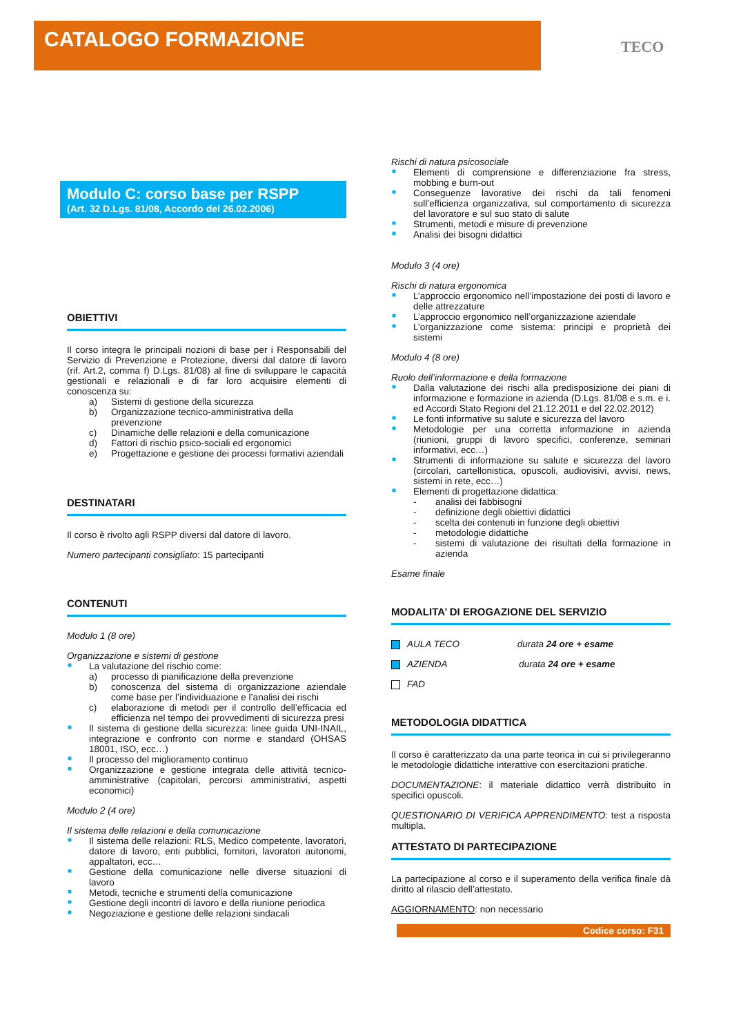CATALOGO FORMAZIONE
TECO
Modulo C: corso base per RSPP
(Art. 32 D.Lgs. 81/08, Accordo del 26.02.2006)
OBIETTIVI
Il corso integra le principali nozioni di base per i Responsabili del Servizio di Prevenzione e Protezione, diversi dal datore di lavoro (rif. Art.2, comma f) D.Lgs. 81/08) al fine di sviluppare le capacità gestionali e relazionali e di far loro acquisire elementi di conoscenza su:
a) Sistemi di gestione della sicurezza
b) Organizzazione tecnico-amministrativa della prevenzione
c) Dinamiche delle relazioni e della comunicazione
d) Fattori di rischio psico-sociali ed ergonomici
e) Progettazione e gestione dei processi formativi aziendali
DESTINATARI
Il corso è rivolto agli RSPP diversi dal datore di lavoro.
Numero partecipanti consigliato: 15 partecipanti
CONTENUTI
Modulo 1 (8 ore)
Organizzazione e sistemi di gestione
■ La valutazione del rischio come:
a) processo di pianificazione della prevenzione
b) conoscenza del sistema di organizzazione aziendale come base per l’individuazione e l’analisi dei rischi
c) elaborazione di metodi per il controllo dell’efficacia ed efficienza nel tempo dei provvedimenti di sicurezza presi
■ Il sistema di gestione della sicurezza: linee guida UNI-INAIL, integrazione e confronto con norme e standard (OHSAS 18001, ISO, ecc…)
■ Il processo del miglioramento continuo
■ Organizzazione e gestione integrata delle attività tecnico-amministrative (capitolari, percorsi amministrativi, aspetti economici)
Modulo 2 (4 ore)
Il sistema delle relazioni e della comunicazione
■ Il sistema delle relazioni: RLS, Medico competente, lavoratori, datore di lavoro, enti pubblici, fornitori, lavoratori autonomi, appaltatori, ecc…
■ Gestione della comunicazione nelle diverse situazioni di lavoro
■ Metodi, tecniche e strumenti della comunicazione
■ Gestione degli incontri di lavoro e della riunione periodica
■ Negoziazione e gestione delle relazioni sindacali
Rischi di natura psicosociale
■ Elementi di comprensione e differenziazione fra stress, mobbing e burn-out
■ Conseguenze lavorative dei rischi da tali fenomeni sull’efficienza organizzativa, sul comportamento di sicurezza del lavoratore e sul suo stato di salute
■ Strumenti, metodi e misure di prevenzione
■ Analisi dei bisogni didattici
Modulo 3 (4 ore)
Rischi di natura ergonomica
■ L’approccio ergonomico nell’impostazione dei posti di lavoro e delle attrezzature
■ L’approccio ergonomico nell’organizzazione aziendale
■ L’organizzazione come sistema: principi e proprietà dei sistemi
Modulo 4 (8 ore)
Ruolo dell’informazione e della formazione
■ Dalla valutazione dei rischi alla predisposizione dei piani di informazione e formazione in azienda (D.Lgs. 81/08 e s.m. e i. ed Accordi Stato Regioni del 21.12.2011 e del 22.02.2012)
■ Le fonti informative su salute e sicurezza del lavoro
■ Metodologie per una corretta informazione in azienda (riunioni, gruppi di lavoro specifici, conferenze, seminari informativi, ecc…)
■ Strumenti di informazione su salute e sicurezza del lavoro (circolari, cartellonistica, opuscoli, audiovisivi, avvisi, news, sistemi in rete, ecc…)
■ Elementi di progettazione didattica:
- analisi dei fabbisogni
- definizione degli obiettivi didattici
- scelta dei contenuti in funzione degli obiettivi
- metodologie didattiche
- sistemi di valutazione dei risultati della formazione in azienda
Esame finale
MODALITA’ DI EROGAZIONE DEL SERVIZIO
AULA TECO durata 24 ore + esame
AZIENDA durata 24 ore + esame
FAD
METODOLOGIA DIDATTICA
Il corso è caratterizzato da una parte teorica in cui si privilegeranno le metodologie didattiche interattive con esercitazioni pratiche.
DOCUMENTAZIONE: il materiale didattico verrà distribuito in specifici opuscoli.
QUESTIONARIO DI VERIFICA APPRENDIMENTO: test a risposta multipla.
ATTESTATO DI PARTECIPAZIONE
La partecipazione al corso e il superamento della verifica finale dà diritto al rilascio dell’attestato.
AGGIORNAMENTO: non necessario
Codice corso: F31